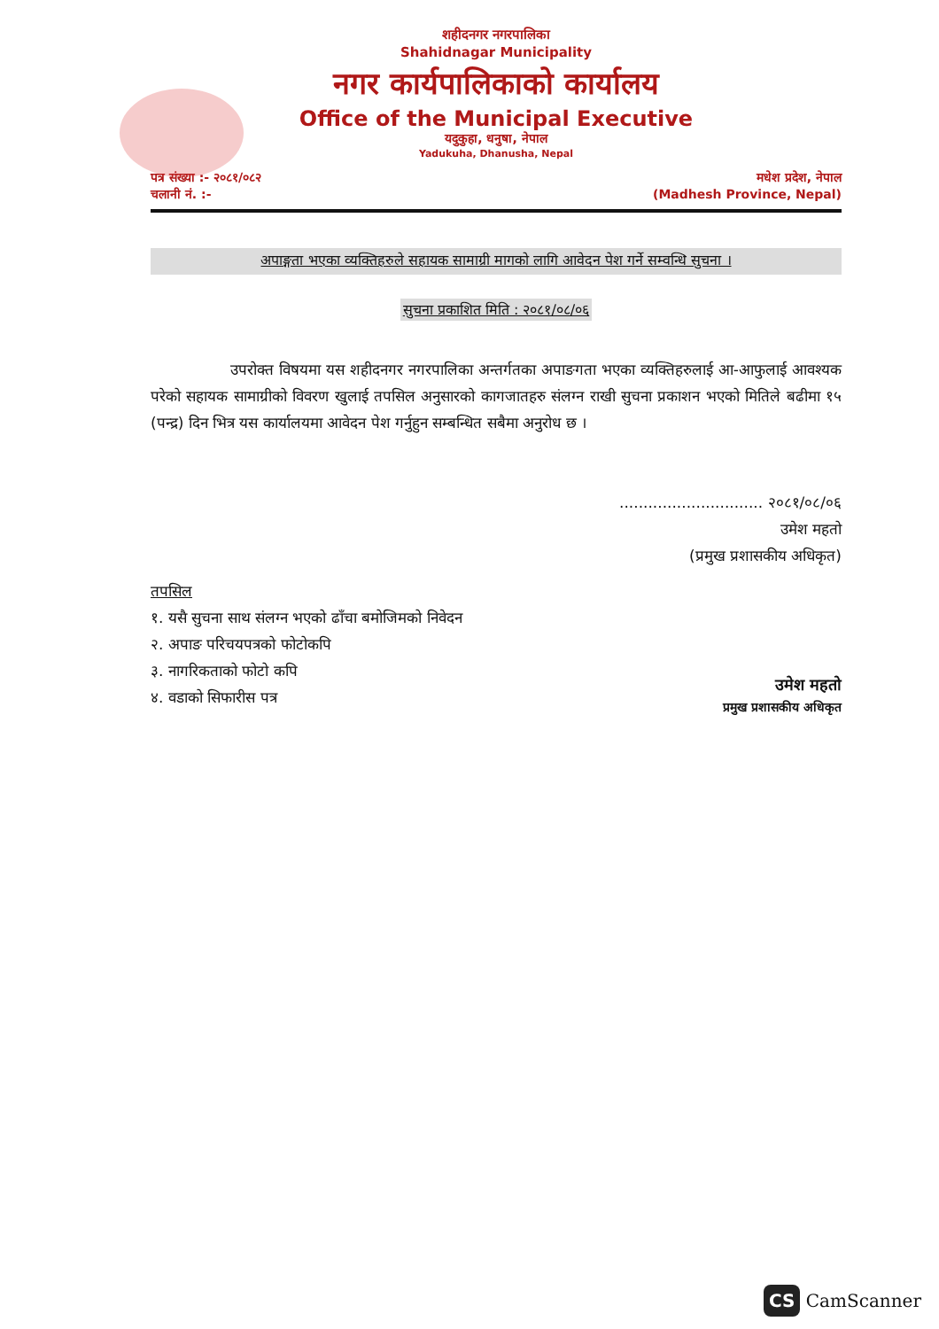शहीदनगर नगरपालिका
Shahidnagar Municipality
नगर कार्यपालिकाको कार्यालय
Office of the Municipal Executive
यदुकुहा, धनुषा, नेपाल
Yadukuha, Dhanusha, Nepal
पत्र संख्या :- २०८१/०८२
चलानी नं. :-
मधेश प्रदेश, नेपाल
(Madhesh Province, Nepal)
अपाङ्गता भएका व्यक्तिहरुले सहायक सामाग्री मागको लागि आवेदन पेश गर्ने सम्वन्धि सुचना ।
सुचना प्रकाशित मिति : २०८१/०८/०६
उपरोक्त विषयमा यस शहीदनगर नगरपालिका अन्तर्गतका अपाङगता भएका व्यक्तिहरुलाई आ-आफुलाई आवश्यक परेको सहायक सामाग्रीको विवरण खुलाई तपसिल अनुसारको कागजातहरु संलग्न राखी सुचना प्रकाशन भएको मितिले बढीमा १५ (पन्द्र) दिन भित्र यस कार्यालयमा आवेदन पेश गर्नुहुन सम्बन्धित सबैमा अनुरोध छ ।
.............................. २०८१/०८/०६
उमेश महतो
(प्रमुख प्रशासकीय अधिकृत)
तपसिल
१. यसै सुचना साथ संलग्न भएको ढाँचा बमोजिमको निवेदन
२. अपाङ परिचयपत्रको फोटोकपि
३. नागरिकताको फोटो कपि
४. वडाको सिफारीस पत्र
उमेश महतो
प्रमुख प्रशासकीय अधिकृत
CS CamScanner